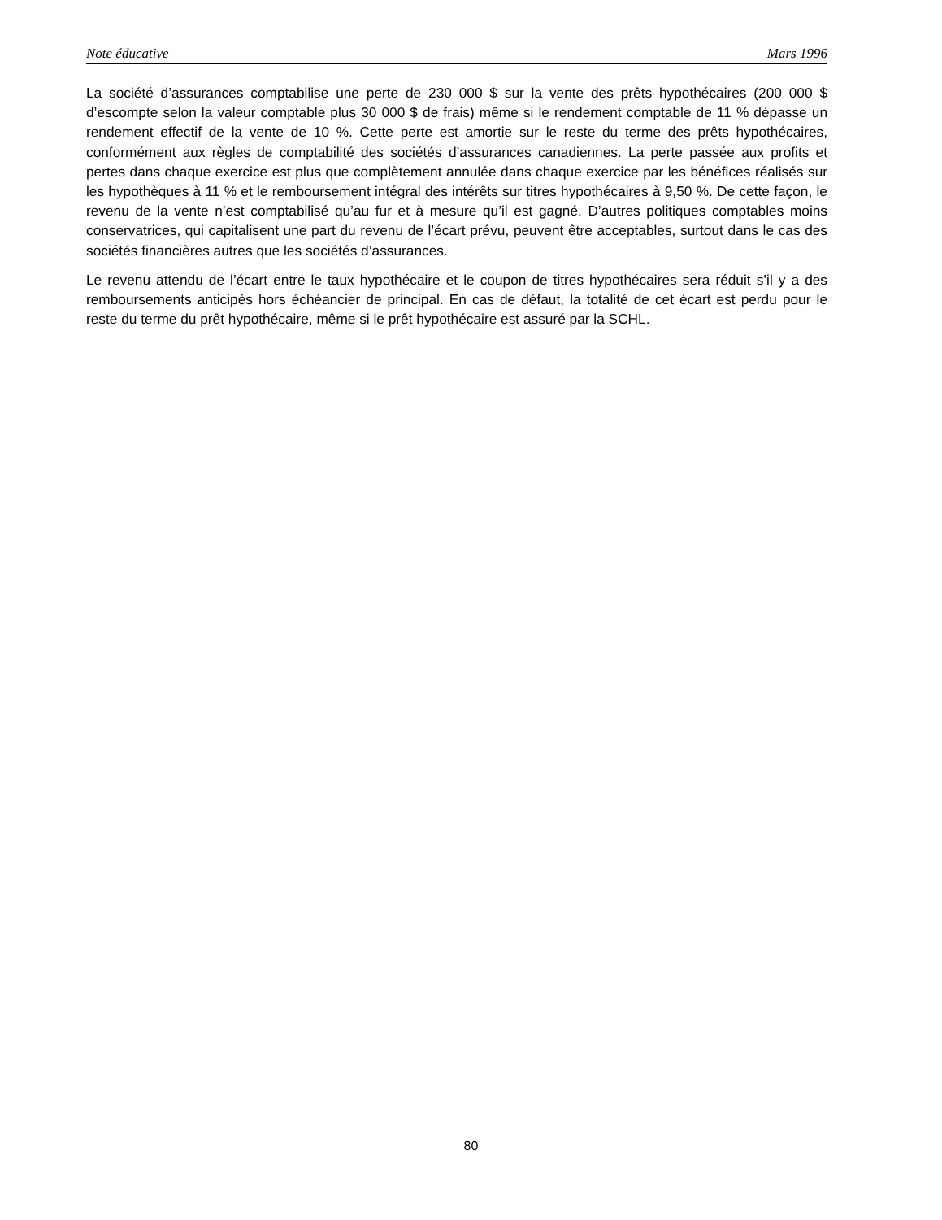Note éducative Mars 1996
La société d’assurances comptabilise une perte de 230 000 $ sur la vente des prêts hypothécaires (200 000 $ d’escompte selon la valeur comptable plus 30 000 $ de frais) même si le rendement comptable de 11 % dépasse un rendement effectif de la vente de 10 %. Cette perte est amortie sur le reste du terme des prêts hypothécaires, conformément aux règles de comptabilité des sociétés d’assurances canadiennes. La perte passée aux profits et pertes dans chaque exercice est plus que complètement annulée dans chaque exercice par les bénéfices réalisés sur les hypothèques à 11 % et le remboursement intégral des intérêts sur titres hypothécaires à 9,50 %. De cette façon, le revenu de la vente n’est comptabilisé qu’au fur et à mesure qu’il est gagné. D’autres politiques comptables moins conservatrices, qui capitalisent une part du revenu de l’écart prévu, peuvent être acceptables, surtout dans le cas des sociétés financières autres que les sociétés d’assurances.
Le revenu attendu de l’écart entre le taux hypothécaire et le coupon de titres hypothécaires sera réduit s’il y a des remboursements anticipés hors échéancier de principal. En cas de défaut, la totalité de cet écart est perdu pour le reste du terme du prêt hypothécaire, même si le prêt hypothécaire est assuré par la SCHL.
80